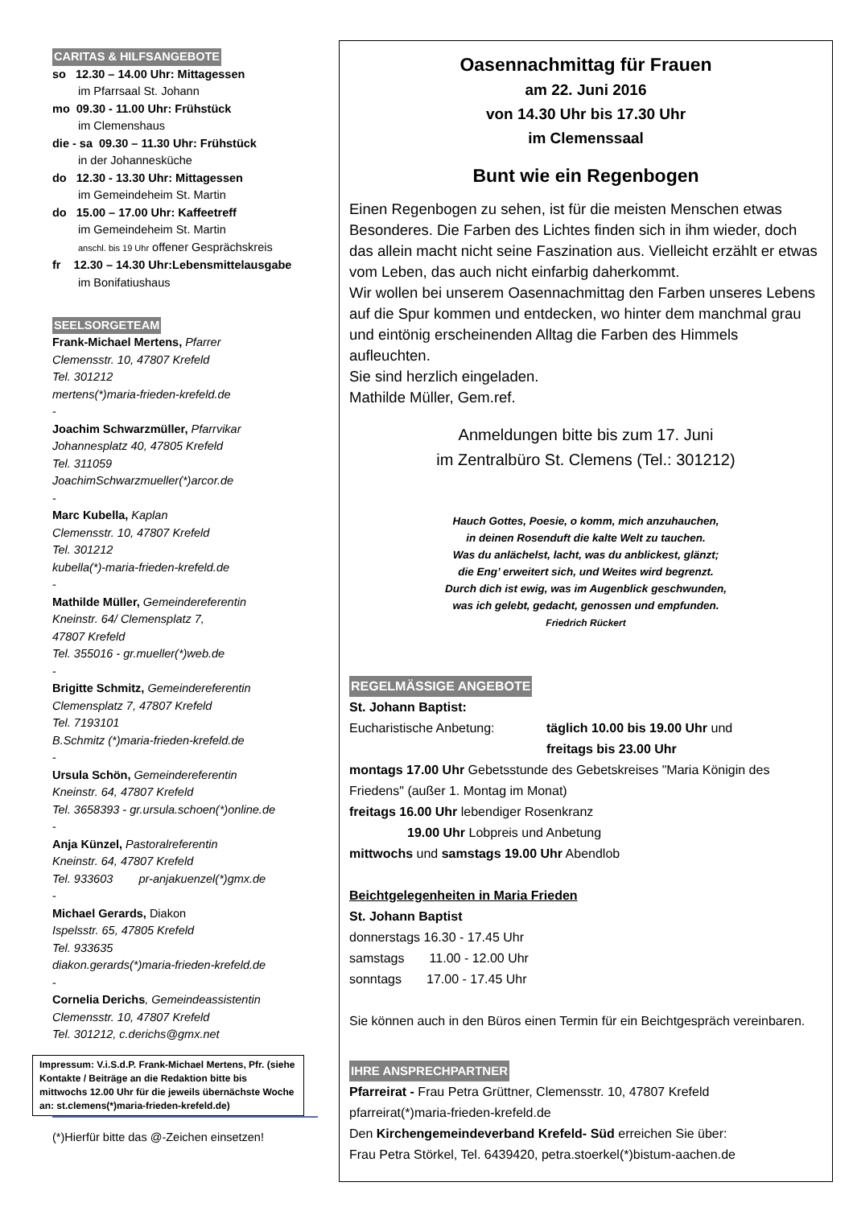CARITAS & HILFSANGEBOTE
so 12.30 – 14.00 Uhr: Mittagessen
im Pfarrsaal St. Johann
mo 09.30 - 11.00 Uhr: Frühstück
im Clemenshaus
die - sa 09.30 – 11.30 Uhr: Frühstück
in der Johannesküche
do 12.30 - 13.30 Uhr: Mittagessen
im Gemeindeheim St. Martin
do 15.00 – 17.00 Uhr: Kaffeetreff
im Gemeindeheim St. Martin
anschl. bis 19 Uhr offener Gesprächskreis
fr 12.30 – 14.30 Uhr:Lebensmittelausgabe
im Bonifatiushaus
SEELSORGETEAM
Frank-Michael Mertens, Pfarrer
Clemensstr. 10, 47807 Krefeld
Tel. 301212
mertens(*)maria-frieden-krefeld.de
-
Joachim Schwarzmüller, Pfarrvikar
Johannesplatz 40, 47805 Krefeld
Tel. 311059
JoachimSchwarzmueller(*)arcor.de
-
Marc Kubella, Kaplan
Clemensstr. 10, 47807 Krefeld
Tel. 301212
kubella(*)-maria-frieden-krefeld.de
-
Mathilde Müller, Gemeindereferentin
Kneinstr. 64/ Clemensplatz 7,
47807 Krefeld
Tel. 355016 - gr.mueller(*)web.de
-
Brigitte Schmitz, Gemeindereferentin
Clemensplatz 7, 47807 Krefeld
Tel. 7193101
B.Schmitz (*)maria-frieden-krefeld.de
-
Ursula Schön, Gemeindereferentin
Kneinstr. 64, 47807 Krefeld
Tel. 3658393 - gr.ursula.schoen(*)online.de
-
Anja Künzel, Pastoralreferentin
Kneinstr. 64, 47807 Krefeld
Tel. 933603 pr-anjakuenzel(*)gmx.de
-
Michael Gerards, Diakon
Ispelsstr. 65, 47805 Krefeld
Tel. 933635
diakon.gerards(*)maria-frieden-krefeld.de
-
Cornelia Derichs, Gemeindeassistentin
Clemensstr. 10, 47807 Krefeld
Tel. 301212, c.derichs@gmx.net
Impressum: V.i.S.d.P. Frank-Michael Mertens, Pfr. (siehe Kontakte / Beiträge an die Redaktion bitte bis mittwochs 12.00 Uhr für die jeweils übernächste Woche an: st.clemens(*)maria-frieden-krefeld.de)
(*)Hierfür bitte das @-Zeichen einsetzen!
Oasennachmittag für Frauen
am 22. Juni 2016
von 14.30 Uhr bis 17.30 Uhr
im Clemenssaal
Bunt wie ein Regenbogen
Einen Regenbogen zu sehen, ist für die meisten Menschen etwas Besonderes. Die Farben des Lichtes finden sich in ihm wieder, doch das allein macht nicht seine Faszination aus. Vielleicht erzählt er etwas vom Leben, das auch nicht einfarbig daherkommt.
Wir wollen bei unserem Oasennachmittag den Farben unseres Lebens auf die Spur kommen und entdecken, wo hinter dem manchmal grau und eintönig erscheinenden Alltag die Farben des Himmels aufleuchten.
Sie sind herzlich eingeladen.
Mathilde Müller, Gem.ref.
Anmeldungen bitte bis zum 17. Juni
im Zentralbüro St. Clemens (Tel.: 301212)
Hauch Gottes, Poesie, o komm, mich anzuhauchen,
in deinen Rosenduft die kalte Welt zu tauchen.
Was du anlächelst, lacht, was du anblickest, glänzt;
die Eng’ erweitert sich, und Weites wird begrenzt.
Durch dich ist ewig, was im Augenblick geschwunden,
was ich gelebt, gedacht, genossen und empfunden.
Friedrich Rückert
REGELMÄSSIGE ANGEBOTE
St. Johann Baptist:
Eucharistische Anbetung: täglich 10.00 bis 19.00 Uhr und
freitags bis 23.00 Uhr
montags 17.00 Uhr Gebetsstunde des Gebetskreises "Maria Königin des Friedens" (außer 1. Montag im Monat)
freitags 16.00 Uhr lebendiger Rosenkranz
19.00 Uhr Lobpreis und Anbetung
mittwochs und samstags 19.00 Uhr Abendlob
Beichtgelegenheiten in Maria Frieden
St. Johann Baptist
donnerstags 16.30 - 17.45 Uhr
samstags 11.00 - 12.00 Uhr
sonntags 17.00 - 17.45 Uhr
Sie können auch in den Büros einen Termin für ein Beichtgespräch vereinbaren.
IHRE ANSPRECHPARTNER
Pfarreirat - Frau Petra Grüttner, Clemensstr. 10, 47807 Krefeld
pfarreirat(*)maria-frieden-krefeld.de
Den Kirchengemeindeverband Krefeld- Süd erreichen Sie über:
Frau Petra Störkel, Tel. 6439420, petra.stoerkel(*)bistum-aachen.de